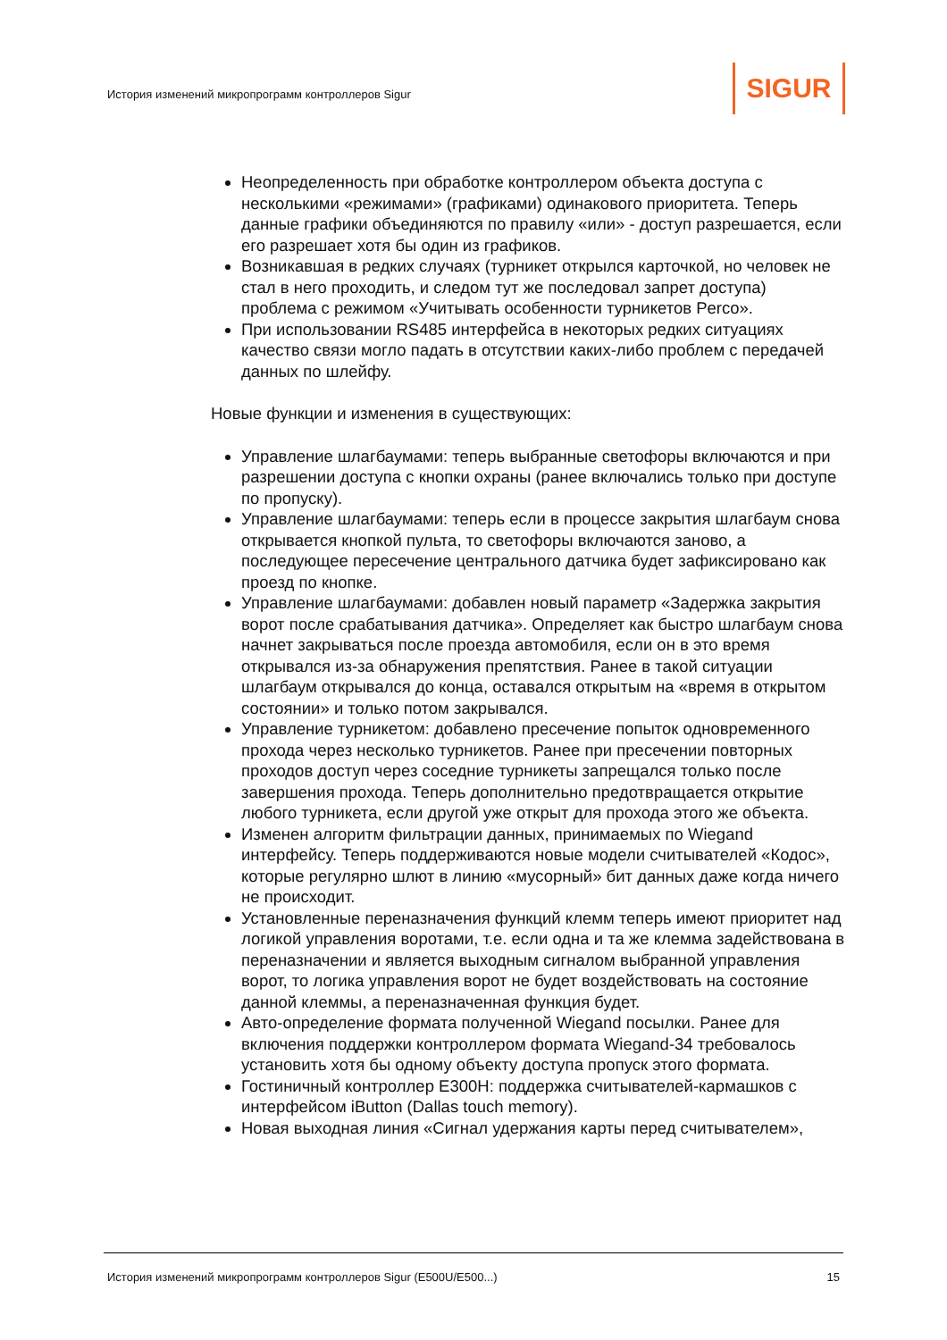История изменений микропрограмм контроллеров Sigur
SIGUR
Неопределенность при обработке контроллером объекта доступа с несколькими «режимами» (графиками) одинакового приоритета. Теперь данные графики объединяются по правилу «или» - доступ разрешается, если его разрешает хотя бы один из графиков.
Возникавшая в редких случаях (турникет открылся карточкой, но человек не стал в него проходить, и следом тут же последовал запрет доступа) проблема с режимом «Учитывать особенности турникетов Perco».
При использовании RS485 интерфейса в некоторых редких ситуациях качество связи могло падать в отсутствии каких-либо проблем с передачей данных по шлейфу.
Новые функции и изменения в существующих:
Управление шлагбаумами: теперь выбранные светофоры включаются и при разрешении доступа с кнопки охраны (ранее включались только при доступе по пропуску).
Управление шлагбаумами: теперь если в процессе закрытия шлагбаум снова открывается кнопкой пульта, то светофоры включаются заново, а последующее пересечение центрального датчика будет зафиксировано как проезд по кнопке.
Управление шлагбаумами: добавлен новый параметр «Задержка закрытия ворот после срабатывания датчика». Определяет как быстро шлагбаум снова начнет закрываться после проезда автомобиля, если он в это время открывался из-за обнаружения препятствия. Ранее в такой ситуации шлагбаум открывался до конца, оставался открытым на «время в открытом состоянии» и только потом закрывался.
Управление турникетом: добавлено пресечение попыток одновременного прохода через несколько турникетов. Ранее при пресечении повторных проходов доступ через соседние турникеты запрещался только после завершения прохода. Теперь дополнительно предотвращается открытие любого турникета, если другой уже открыт для прохода этого же объекта.
Изменен алгоритм фильтрации данных, принимаемых по Wiegand интерфейсу. Теперь поддерживаются новые модели считывателей «Кодос», которые регулярно шлют в линию «мусорный» бит данных даже когда ничего не происходит.
Установленные переназначения функций клемм теперь имеют приоритет над логикой управления воротами, т.е. если одна и та же клемма задействована в переназначении и является выходным сигналом выбранной управления ворот, то логика управления ворот не будет воздействовать на состояние данной клеммы, а переназначенная функция будет.
Авто-определение формата полученной Wiegand посылки. Ранее для включения поддержки контроллером формата Wiegand-34 требовалось установить хотя бы одному объекту доступа пропуск этого формата.
Гостиничный контроллер E300H: поддержка считывателей-кармашков с интерфейсом iButton (Dallas touch memory).
Новая выходная линия «Сигнал удержания карты перед считывателем»,
История изменений микропрограмм контроллеров Sigur (E500U/E500...) 15